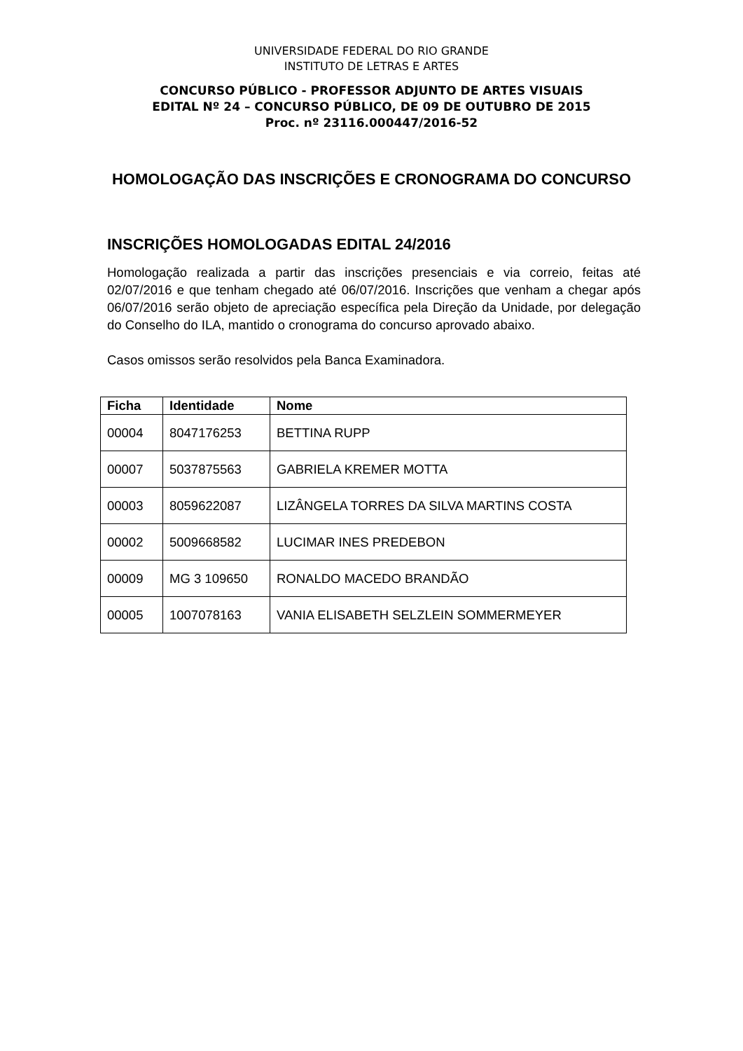UNIVERSIDADE FEDERAL DO RIO GRANDE
INSTITUTO DE LETRAS E ARTES
CONCURSO PÚBLICO - PROFESSOR ADJUNTO DE ARTES VISUAIS
EDITAL Nº 24 – CONCURSO PÚBLICO, DE 09 DE OUTUBRO DE 2015
Proc. nº 23116.000447/2016-52
HOMOLOGAÇÃO DAS INSCRIÇÕES E CRONOGRAMA DO CONCURSO
INSCRIÇÕES HOMOLOGADAS EDITAL 24/2016
Homologação realizada a partir das inscrições presenciais e via correio, feitas até 02/07/2016 e que tenham chegado até 06/07/2016. Inscrições que venham a chegar após 06/07/2016 serão objeto de apreciação específica pela Direção da Unidade, por delegação do Conselho do ILA, mantido o cronograma do concurso aprovado abaixo.
Casos omissos serão resolvidos pela Banca Examinadora.
| Ficha | Identidade | Nome |
| --- | --- | --- |
| 00004 | 8047176253 | BETTINA RUPP |
| 00007 | 5037875563 | GABRIELA KREMER MOTTA |
| 00003 | 8059622087 | LIZÂNGELA TORRES DA SILVA MARTINS COSTA |
| 00002 | 5009668582 | LUCIMAR INES PREDEBON |
| 00009 | MG 3 109650 | RONALDO MACEDO BRANDÃO |
| 00005 | 1007078163 | VANIA ELISABETH SELZLEIN SOMMERMEYER |